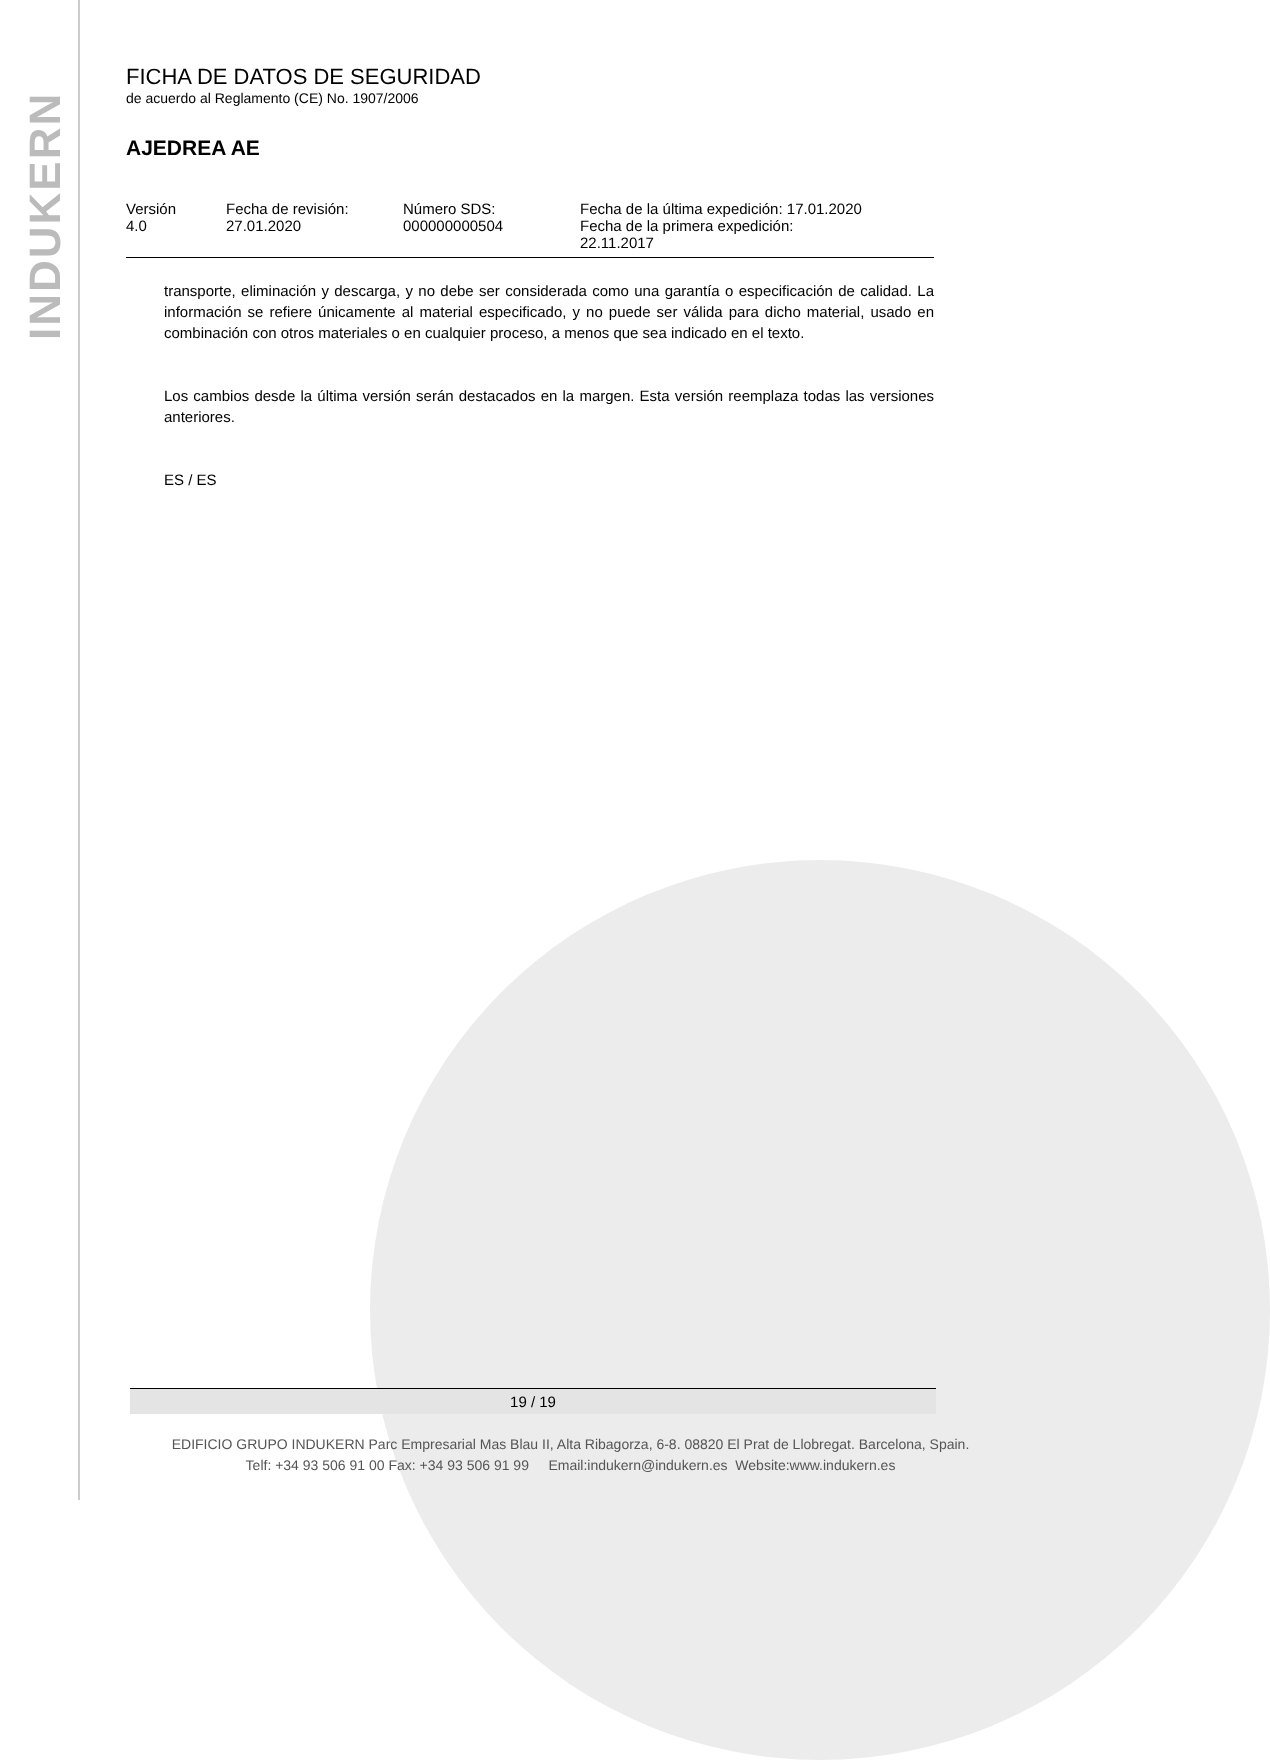INDUKERN
FICHA DE DATOS DE SEGURIDAD
de acuerdo al Reglamento (CE) No. 1907/2006
AJEDREA AE
| Versión 4.0 | Fecha de revisión: 27.01.2020 | Número SDS: 000000000504 | Fecha de la última expedición: 17.01.2020 Fecha de la primera expedición: 22.11.2017 |
transporte, eliminación y descarga, y no debe ser considerada como una garantía o especificación de calidad. La información se refiere únicamente al material especificado, y no puede ser válida para dicho material, usado en combinación con otros materiales o en cualquier proceso, a menos que sea indicado en el texto.
Los cambios desde la última versión serán destacados en la margen. Esta versión reemplaza todas las versiones anteriores.
ES / ES
19 / 19
EDIFICIO GRUPO INDUKERN Parc Empresarial Mas Blau II, Alta Ribagorza, 6-8. 08820 El Prat de Llobregat. Barcelona, Spain.
Telf: +34 93 506 91 00 Fax: +34 93 506 91 99 Email:indukern@indukern.es Website:www.indukern.es